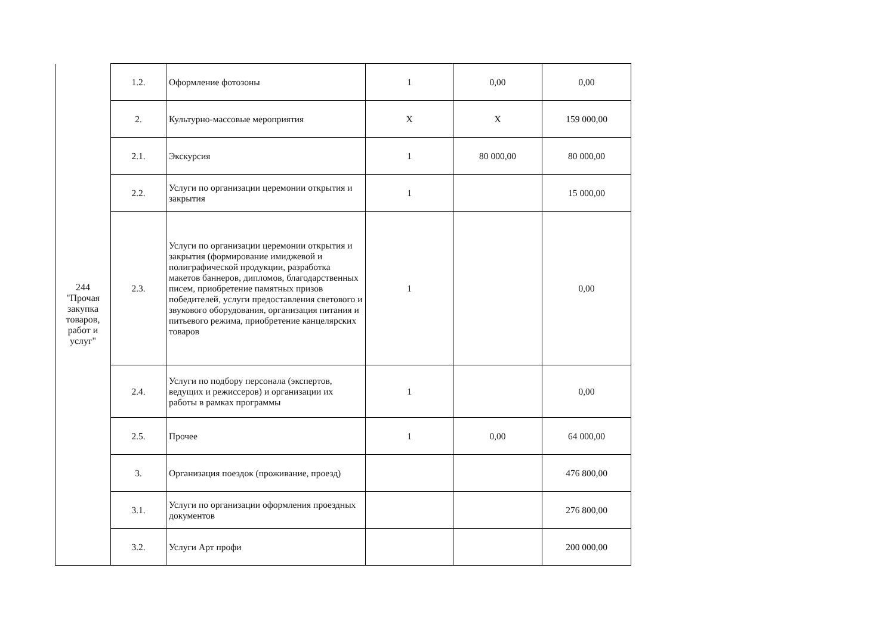| 244 "Прочая закупка товаров, работ и услуг" | 1.2. | Оформление фотозоны | 1 | 0,00 | 0,00 |
| | 2. | Культурно-массовые мероприятия | X | X | 159 000,00 |
| | 2.1. | Экскурсия | 1 | 80 000,00 | 80 000,00 |
| | 2.2. | Услуги по организации церемонии открытия и закрытия | 1 | | 15 000,00 |
| | 2.3. | Услуги по организации церемонии открытия и закрытия (формирование имиджевой и полиграфической продукции, разработка макетов баннеров, дипломов, благодарственных писем, приобретение памятных призов победителей, услуги предоставления светового и звукового оборудования, организация питания и питьевого режима, приобретение канцелярских товаров | 1 | | 0,00 |
| | 2.4. | Услуги по подбору персонала (экспертов, ведущих и режиссеров) и организации их работы в рамках программы | 1 | | 0,00 |
| | 2.5. | Прочее | 1 | 0,00 | 64 000,00 |
| | 3. | Организация поездок (проживание, проезд) | | | 476 800,00 |
| | 3.1. | Услуги по организации оформления проездных документов | | | 276 800,00 |
| | 3.2. | Услуги Арт профи | | | 200 000,00 |